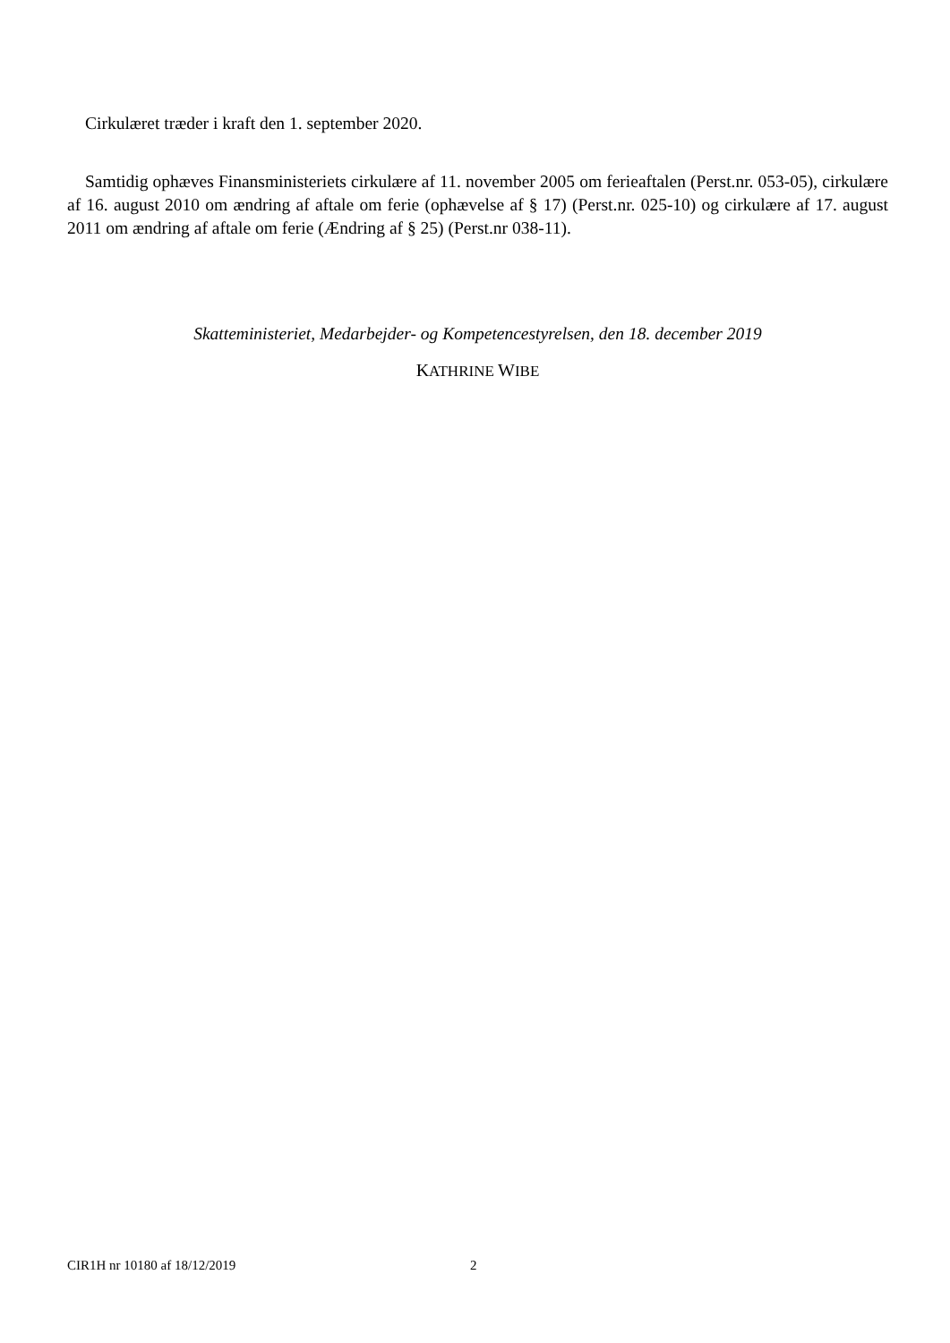Cirkulæret træder i kraft den 1. september 2020.
Samtidig ophæves Finansministeriets cirkulære af 11. november 2005 om ferieaftalen (Perst.nr. 053-05), cirkulære af 16. august 2010 om ændring af aftale om ferie (ophævelse af § 17) (Perst.nr. 025-10) og cirkulære af 17. august 2011 om ændring af aftale om ferie (Ændring af § 25) (Perst.nr 038-11).
Skatteministeriet, Medarbejder- og Kompetencestyrelsen, den 18. december 2019
KATHRINE WIBE
CIR1H nr 10180 af 18/12/2019 2